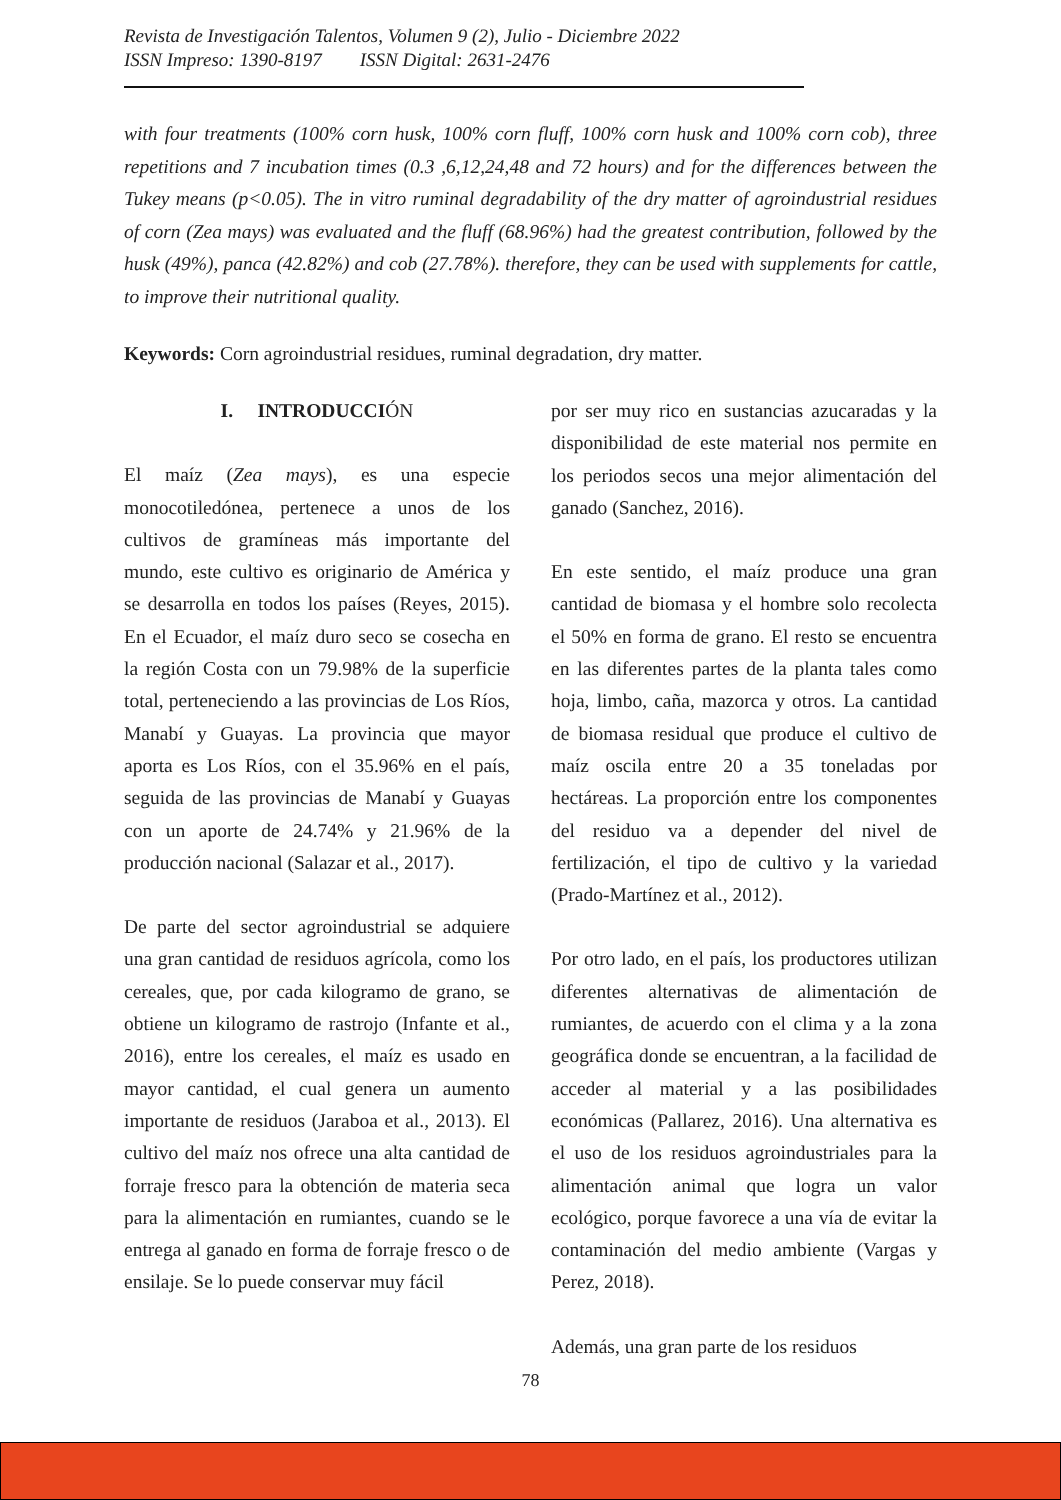Revista de Investigación Talentos, Volumen 9 (2), Julio - Diciembre 2022
ISSN Impreso: 1390-8197 ISSN Digital: 2631-2476
with four treatments (100% corn husk, 100% corn fluff, 100% corn husk and 100% corn cob), three repetitions and 7 incubation times (0.3 ,6,12,24,48 and 72 hours) and for the differences between the Tukey means (p<0.05). The in vitro ruminal degradability of the dry matter of agroindustrial residues of corn (Zea mays) was evaluated and the fluff (68.96%) had the greatest contribution, followed by the husk (49%), panca (42.82%) and cob (27.78%). therefore, they can be used with supplements for cattle, to improve their nutritional quality.
Keywords: Corn agroindustrial residues, ruminal degradation, dry matter.
I. INTRODUCCIÓN
El maíz (Zea mays), es una especie monocotiledónea, pertenece a unos de los cultivos de gramíneas más importante del mundo, este cultivo es originario de América y se desarrolla en todos los países (Reyes, 2015). En el Ecuador, el maíz duro seco se cosecha en la región Costa con un 79.98% de la superficie total, perteneciendo a las provincias de Los Ríos, Manabí y Guayas. La provincia que mayor aporta es Los Ríos, con el 35.96% en el país, seguida de las provincias de Manabí y Guayas con un aporte de 24.74% y 21.96% de la producción nacional (Salazar et al., 2017).
De parte del sector agroindustrial se adquiere una gran cantidad de residuos agrícola, como los cereales, que, por cada kilogramo de grano, se obtiene un kilogramo de rastrojo (Infante et al., 2016), entre los cereales, el maíz es usado en mayor cantidad, el cual genera un aumento importante de residuos (Jaraboa et al., 2013). El cultivo del maíz nos ofrece una alta cantidad de forraje fresco para la obtención de materia seca para la alimentación en rumiantes, cuando se le entrega al ganado en forma de forraje fresco o de ensilaje. Se lo puede conservar muy fácil
por ser muy rico en sustancias azucaradas y la disponibilidad de este material nos permite en los periodos secos una mejor alimentación del ganado (Sanchez, 2016).
En este sentido, el maíz produce una gran cantidad de biomasa y el hombre solo recolecta el 50% en forma de grano. El resto se encuentra en las diferentes partes de la planta tales como hoja, limbo, caña, mazorca y otros. La cantidad de biomasa residual que produce el cultivo de maíz oscila entre 20 a 35 toneladas por hectáreas. La proporción entre los componentes del residuo va a depender del nivel de fertilización, el tipo de cultivo y la variedad (Prado-Martínez et al., 2012).
Por otro lado, en el país, los productores utilizan diferentes alternativas de alimentación de rumiantes, de acuerdo con el clima y a la zona geográfica donde se encuentran, a la facilidad de acceder al material y a las posibilidades económicas (Pallarez, 2016). Una alternativa es el uso de los residuos agroindustriales para la alimentación animal que logra un valor ecológico, porque favorece a una vía de evitar la contaminación del medio ambiente (Vargas y Perez, 2018).
Además, una gran parte de los residuos
78